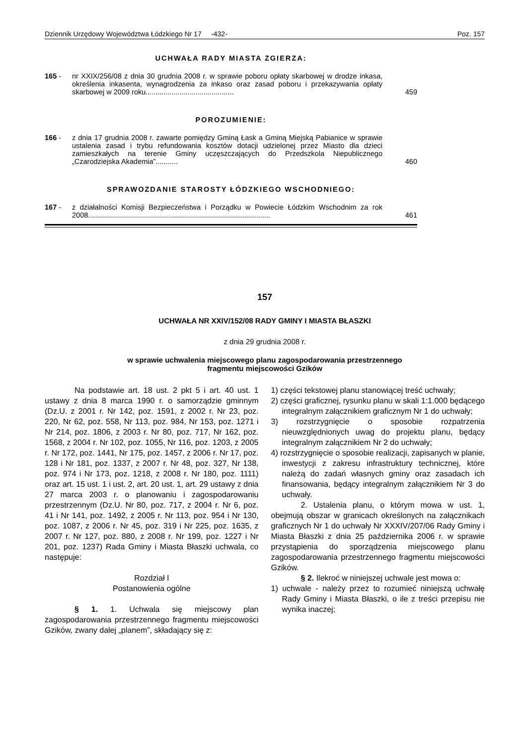Dziennik Urzędowy Województwa Łódzkiego Nr 17 -432- Poz. 157
UCHWAŁA RADY MIASTA ZGIERZA:
165 - nr XXIX/256/08 z dnia 30 grudnia 2008 r. w sprawie poboru opłaty skarbowej w drodze inkasa, określenia inkasenta, wynagrodzenia za inkaso oraz zasad poboru i przekazywania opłaty skarbowej w 2009 roku............................................ 459
POROZUMIENIE:
166 - z dnia 17 grudnia 2008 r. zawarte pomiędzy Gminą Łask a Gminą Miejską Pabianice w sprawie ustalenia zasad i trybu refundowania kosztów dotacji udzielonej przez Miasto dla dzieci zamieszkałych na terenie Gminy uczęszczających do Przedszkola Niepublicznego „Czarodziejska Akademia”........... 460
SPRAWOZDANIE STAROSTY ŁÓDZKIEGO WSCHODNIEGO:
167 - z działalności Komisji Bezpieczeństwa i Porządku w Powiecie Łódzkim Wschodnim za rok 2008........................................................................................... 461
157
UCHWAŁA NR XXIV/152/08 RADY GMINY I MIASTA BŁASZKI
z dnia 29 grudnia 2008 r.
w sprawie uchwalenia miejscowego planu zagospodarowania przestrzennego
fragmentu miejscowości Gzików
Na podstawie art. 18 ust. 2 pkt 5 i art. 40 ust. 1 ustawy z dnia 8 marca 1990 r. o samorządzie gminnym (Dz.U. z 2001 r. Nr 142, poz. 1591, z 2002 r. Nr 23, poz. 220, Nr 62, poz. 558, Nr 113, poz. 984, Nr 153, poz. 1271 i Nr 214, poz. 1806, z 2003 r. Nr 80, poz. 717, Nr 162, poz. 1568, z 2004 r. Nr 102, poz. 1055, Nr 116, poz. 1203, z 2005 r. Nr 172, poz. 1441, Nr 175, poz. 1457, z 2006 r. Nr 17, poz. 128 i Nr 181, poz. 1337, z 2007 r. Nr 48, poz. 327, Nr 138, poz. 974 i Nr 173, poz. 1218, z 2008 r. Nr 180, poz. 1111) oraz art. 15 ust. 1 i ust. 2, art. 20 ust. 1, art. 29 ustawy z dnia 27 marca 2003 r. o planowaniu i zagospodarowaniu przestrzennym (Dz.U. Nr 80, poz. 717, z 2004 r. Nr 6, poz. 41 i Nr 141, poz. 1492, z 2005 r. Nr 113, poz. 954 i Nr 130, poz. 1087, z 2006 r. Nr 45, poz. 319 i Nr 225, poz. 1635, z 2007 r. Nr 127, poz. 880, z 2008 r. Nr 199, poz. 1227 i Nr 201, poz. 1237) Rada Gminy i Miasta Błaszki uchwala, co następuje:
Rozdział I
Postanowienia ogólne
§ 1. 1. Uchwala się miejscowy plan zagospodarowania przestrzennego fragmentu miejscowości Gzików, zwany dalej „planem”, składający się z:
1) części tekstowej planu stanowiącej treść uchwały;
2) części graficznej, rysunku planu w skali 1:1.000 będącego integralnym załącznikiem graficznym Nr 1 do uchwały;
3) rozstrzygnięcie o sposobie rozpatrzenia nieuwzględnionych uwag do projektu planu, będący integralnym załącznikiem Nr 2 do uchwały;
4) rozstrzygnięcie o sposobie realizacji, zapisanych w planie, inwestycji z zakresu infrastruktury technicznej, które należą do zadań własnych gminy oraz zasadach ich finansowania, będący integralnym załącznikiem Nr 3 do uchwały.
2. Ustalenia planu, o którym mowa w ust. 1, obejmują obszar w granicach określonych na załącznikach graficznych Nr 1 do uchwały Nr XXXIV/207/06 Rady Gminy i Miasta Błaszki z dnia 25 października 2006 r. w sprawie przystąpienia do sporządzenia miejscowego planu zagospodarowania przestrzennego fragmentu miejscowości Gzików.
§ 2. Ilekroć w niniejszej uchwale jest mowa o:
1) uchwale - należy przez to rozumieć niniejszą uchwałę Rady Gminy i Miasta Błaszki, o ile z treści przepisu nie wynika inaczej;